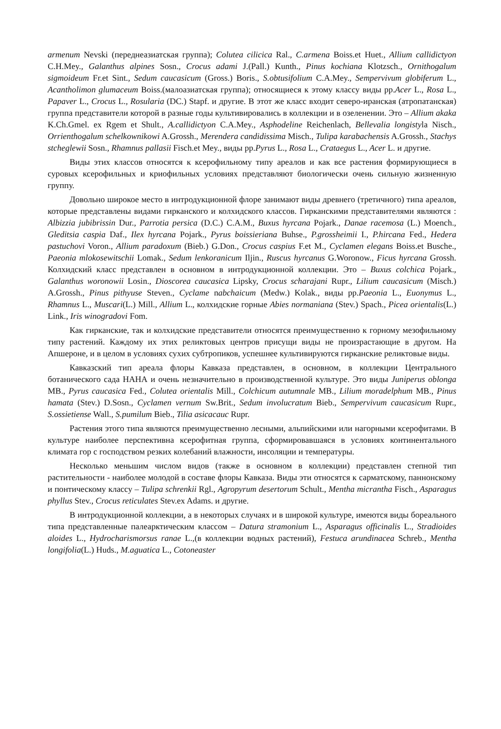armenum Nevski (переднеазиатская группа); Colutea cilicica Ral., C.armena Boiss.et Huet., Allium callidictyon C.H.Mey., Galanthus alpines Sosn., Crocus adami J.(Pall.) Kunth., Pinus kochiana Klotzsch., Ornithogalum sigmoideum Fr.et Sint., Sedum caucasicum (Gross.) Boris., S.obtusifolium C.A.Mey., Sempervivum globiferum L., Acantholimon glumaceum Boiss.(малоазиатская группа); относящиеся к этому классу виды pp.Acer L., Rosa L., Papaver L., Crocus L., Rosularia (DC.) Stapf. и другие. В этот же класс входит северо-иранская (атропатанская) группа представители которой в разные годы культивировались в коллекции и в озеленении. Это – Allium akaka K.Ch.Gmel. ex Rgem et Shult., A.callidictyon C.A.Mey., Asphodeline Reichenlach, Bellevalia longistyla Nisch., Orrienthogalum schelkownikowi A.Grossh., Merendera candidissima Misch., Tulipa karabachensis A.Grossh., Stachys stcheglewii Sosn., Rhamnus pallasii Fisch.et Mey., виды pp.Pyrus L., Rosa L., Crataegus L., Acer L. и другие.
Виды этих классов относятся к ксерофильному типу ареалов и как все растения формирующиеся в суровых ксерофильных и криофильных условиях представляют биологически очень сильную жизненную группу.
Довольно широкое место в интродукционной флоре занимают виды древнего (третичного) типа ареалов, которые представлены видами гирканского и колхидского классов. Гирканскими представителями являются : Albizzia jubibrissin Dur., Parrotia persica (D.C.) C.A.M., Buxus hyrcana Pojark., Danae racemosa (L.) Moench., Gleditsia caspia Daf., Ilex hyrcana Pojark., Pyrus boissieriana Buhse., P.grossheimii I., P.hircana Fed., Hedera pastuchovi Voron., Allium paradoxum (Bieb.) G.Don., Crocus caspius F.et M., Cyclamen elegans Boiss.et Busche., Paeonia mlokosewitschii Lomak., Sedum lenkoranicum Iljin., Ruscus hyrcanus G.Woronow., Ficus hyrcana Grossh. Колхидский класс представлен в основном в интродукционной коллекции. Это – Buxus colchica Pojark., Galanthus woronowii Losin., Dioscorea caucasica Lipsky, Crocus scharajani Rupr., Lilium caucasicum (Misch.) A.Grossh., Pinus pithyuse Steven., Cyclame nabchaicum (Medw.) Kolak., виды pp.Paeonia L., Euonymus L., Rhamnus L., Muscari(L.) Mill., Allium L., колхидские горные Abies normaniana (Stev.) Spach., Picea orientalis(L.) Link., Iris winogradovi Fom.
Как гирканские, так и колхидские представители относятся преимущественно к горному мезофильному типу растений. Каждому их этих реликтовых центров присущи виды не произрастающие в другом. На Апшероне, и в целом в условиях сухих субтропиков, успешнее культивируются гирканские реликтовые виды.
Кавказский тип ареала флоры Кавказа представлен, в основном, в коллекции Центрального ботанического сада НАНА и очень незначительно в производственной культуре. Это виды Juniperus oblonga MB., Pyrus caucasica Fed., Colutea orientalis Mill., Colchicum autumnale MB., Lilium moradelphum MB., Pinus hamata (Stev.) D.Sosn., Cyclamen vernum Sw.Brit., Sedum involucratum Bieb., Sempervivum caucasicum Rupr., S.ossietiense Wall., S.pumilum Bieb., Tilia asicacauc Rupr.
Растения этого типа являются преимущественно лесными, альпийскими или нагорными ксерофитами. В культуре наиболее перспективна ксерофитная группа, сформировавшаяся в условиях континентального климата гор с господством резких колебаний влажности, инсоляции и температуры.
Несколько меньшим числом видов (также в основном в коллекции) представлен степной тип растительности - наиболее молодой в составе флоры Кавказа. Виды эти относятся к сарматскому, паннонскому и понтическому классу – Tulipa schrenkii Rgl., Agropyrum desertorum Schult., Mentha micrantha Fisch., Asparagus phyllus Stev., Crocus reticulates Stev.ex Adams. и другие.
В интродукционной коллекции, а в некоторых случаях и в широкой культуре, имеются виды бореального типа представленные палеарктическим классом – Datura stramonium L., Asparagus officinalis L., Stradioides aloides L., Hydrocharismorsus ranae L.,(в коллекции водных растений), Festuca arundinacea Schreb., Mentha longifolia(L.) Huds., M.aguatica L., Cotoneaster